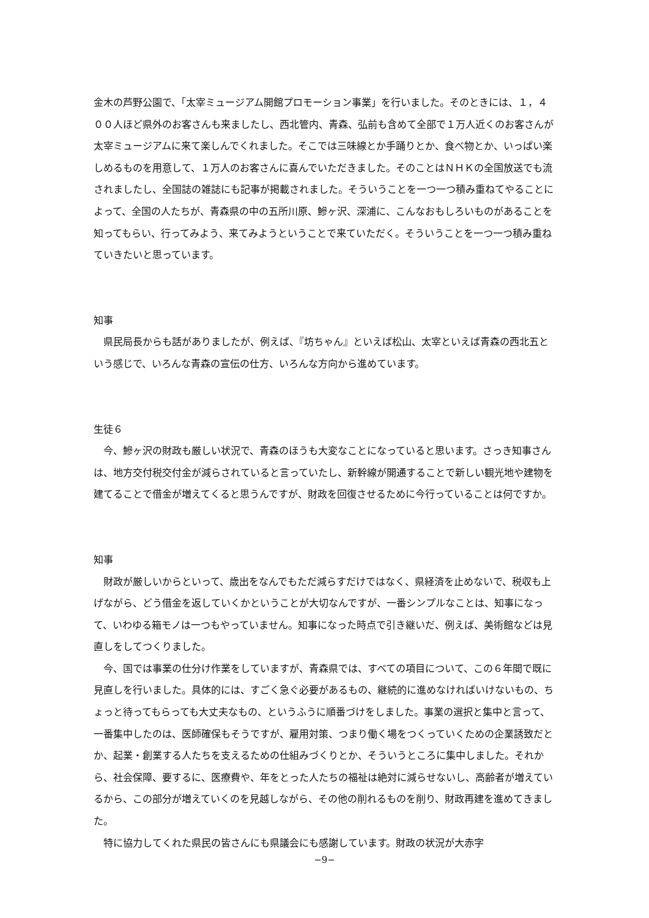金木の芦野公園で、「太宰ミュージアム開館プロモーション事業」を行いました。そのときには、１，４００人ほど県外のお客さんも来ましたし、西北管内、青森、弘前も含めて全部で１万人近くのお客さんが太宰ミュージアムに来て楽しんでくれました。そこでは三味線とか手踊りとか、食べ物とか、いっぱい楽しめるものを用意して、１万人のお客さんに喜んでいただきました。そのことはＮＨＫの全国放送でも流されましたし、全国誌の雑誌にも記事が掲載されました。そういうことを一つ一つ積み重ねてやることによって、全国の人たちが、青森県の中の五所川原、鰺ヶ沢、深浦に、こんなおもしろいものがあることを知ってもらい、行ってみよう、来てみようということで来ていただく。そういうことを一つ一つ積み重ねていきたいと思っています。
知事
県民局長からも話がありましたが、例えば、『坊ちゃん』といえば松山、太宰といえば青森の西北五という感じで、いろんな青森の宣伝の仕方、いろんな方向から進めています。
生徒６
今、鰺ヶ沢の財政も厳しい状況で、青森のほうも大変なことになっていると思います。さっき知事さんは、地方交付税交付金が減らされていると言っていたし、新幹線が開通することで新しい観光地や建物を建てることで借金が増えてくると思うんですが、財政を回復させるために今行っていることは何ですか。
知事
財政が厳しいからといって、歳出をなんでもただ減らすだけではなく、県経済を止めないで、税収も上げながら、どう借金を返していくかということが大切なんですが、一番シンプルなことは、知事になって、いわゆる箱モノは一つもやっていません。知事になった時点で引き継いだ、例えば、美術館などは見直しをしてつくりました。
今、国では事業の仕分け作業をしていますが、青森県では、すべての項目について、この６年間で既に見直しを行いました。具体的には、すごく急ぐ必要があるもの、継続的に進めなければいけないもの、ちょっと待ってもらっても大丈夫なもの、というふうに順番づけをしました。事業の選択と集中と言って、一番集中したのは、医師確保もそうですが、雇用対策、つまり働く場をつくっていくための企業誘致だとか、起業・創業する人たちを支えるための仕組みづくりとか、そういうところに集中しました。それから、社会保障、要するに、医療費や、年をとった人たちの福祉は絶対に減らせないし、高齢者が増えているから、この部分が増えていくのを見越しながら、その他の削れるものを削り、財政再建を進めてきました。
特に協力してくれた県民の皆さんにも県議会にも感謝しています。財政の状況が大赤字
−9−